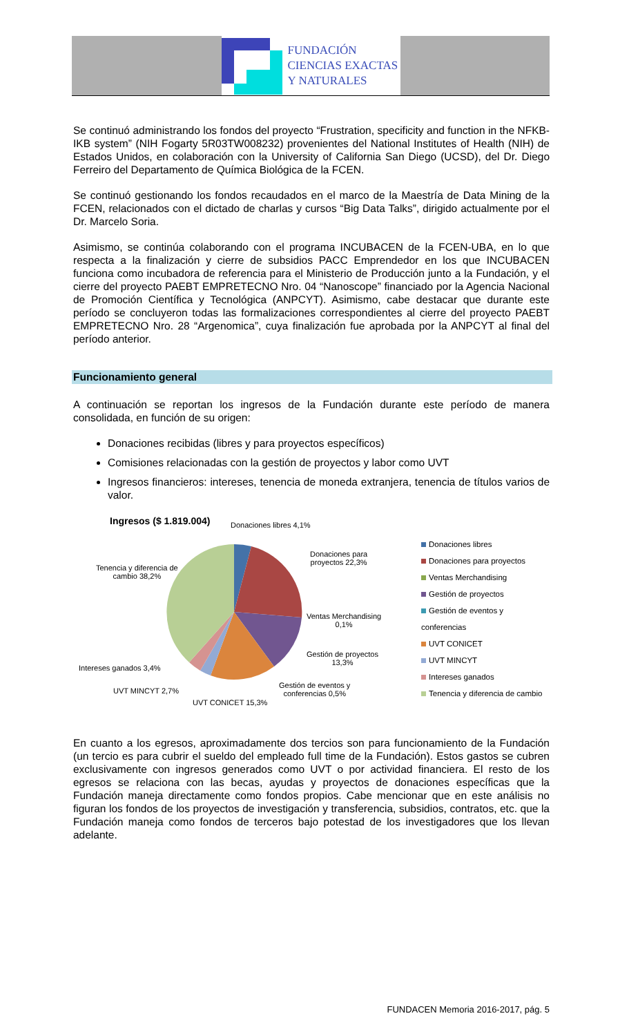FUNDACIÓN
CIENCIAS EXACTAS
Y NATURALES
Se continuó administrando los fondos del proyecto “Frustration, specificity and function in the NFKB-IKB system” (NIH Fogarty 5R03TW008232) provenientes del National Institutes of Health (NIH) de Estados Unidos, en colaboración con la University of California San Diego (UCSD), del Dr. Diego Ferreiro del Departamento de Química Biológica de la FCEN.
Se continuó gestionando los fondos recaudados en el marco de la Maestría de Data Mining de la FCEN, relacionados con el dictado de charlas y cursos “Big Data Talks”, dirigido actualmente por el Dr. Marcelo Soria.
Asimismo, se continúa colaborando con el programa INCUBACEN de la FCEN-UBA, en lo que respecta a la finalización y cierre de subsidios PACC Emprendedor en los que INCUBACEN funciona como incubadora de referencia para el Ministerio de Producción junto a la Fundación, y el cierre del proyecto PAEBT EMPRETECNO Nro. 04 “Nanoscope” financiado por la Agencia Nacional de Promoción Científica y Tecnológica (ANPCYT). Asimismo, cabe destacar que durante este período se concluyeron todas las formalizaciones correspondientes al cierre del proyecto PAEBT EMPRETECNO Nro. 28 “Argenomica”, cuya finalización fue aprobada por la ANPCYT al final del período anterior.
Funcionamiento general
A continuación se reportan los ingresos de la Fundación durante este período de manera consolidada, en función de su origen:
Donaciones recibidas (libres y para proyectos específicos)
Comisiones relacionadas con la gestión de proyectos y labor como UVT
Ingresos financieros: intereses, tenencia de moneda extranjera, tenencia de títulos varios de valor.
Ingresos ($ 1.819.004)
Donaciones libres 4,1%
Donaciones para
proyectos 22,3%
Tenencia y diferencia de
cambio 38,2%
Ventas Merchandising
0,1%
Gestión de proyectos
13,3%
Intereses ganados 3,4%
UVT MINCYT 2,7%
Gestión de eventos y
conferencias 0,5%
UVT CONICET 15,3%
Donaciones libres
Donaciones para proyectos
Ventas Merchandising
Gestión de proyectos
Gestión de eventos y conferencias
UVT CONICET
UVT MINCYT
Intereses ganados
Tenencia y diferencia de cambio
En cuanto a los egresos, aproximadamente dos tercios son para funcionamiento de la Fundación (un tercio es para cubrir el sueldo del empleado full time de la Fundación). Estos gastos se cubren exclusivamente con ingresos generados como UVT o por actividad financiera. El resto de los egresos se relaciona con las becas, ayudas y proyectos de donaciones específicas que la Fundación maneja directamente como fondos propios. Cabe mencionar que en este análisis no figuran los fondos de los proyectos de investigación y transferencia, subsidios, contratos, etc. que la Fundación maneja como fondos de terceros bajo potestad de los investigadores que los llevan adelante.
FUNDACEN Memoria 2016-2017, pág. 5